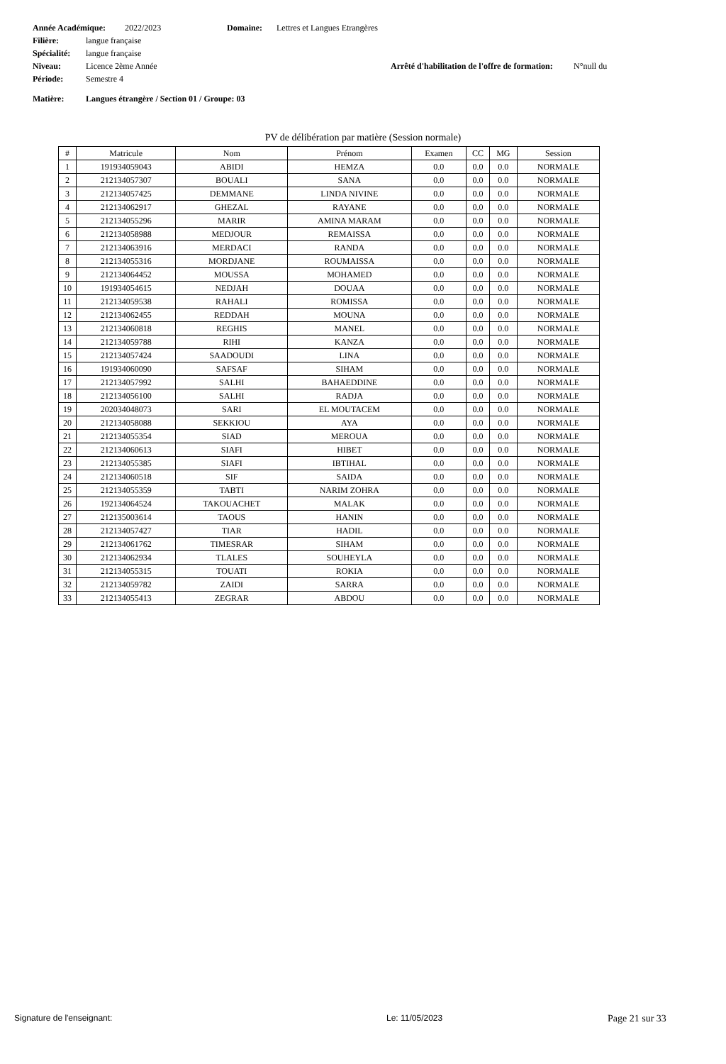Année Académique: 2022/2023 Domaine: Lettres et Langues Etrangères
Filière: langue française
Spécialité: langue française
Niveau: Licence 2ème Année Arrêté d'habilitation de l'offre de formation: N°null du
Période: Semestre 4
Matière: Langues étrangère / Section 01 / Groupe: 03
PV de délibération par matière (Session normale)
| # | Matricule | Nom | Prénom | Examen | CC | MG | Session |
| --- | --- | --- | --- | --- | --- | --- | --- |
| 1 | 191934059043 | ABIDI | HEMZA | 0.0 | 0.0 | 0.0 | NORMALE |
| 2 | 212134057307 | BOUALI | SANA | 0.0 | 0.0 | 0.0 | NORMALE |
| 3 | 212134057425 | DEMMANE | LINDA NIVINE | 0.0 | 0.0 | 0.0 | NORMALE |
| 4 | 212134062917 | GHEZAL | RAYANE | 0.0 | 0.0 | 0.0 | NORMALE |
| 5 | 212134055296 | MARIR | AMINA MARAM | 0.0 | 0.0 | 0.0 | NORMALE |
| 6 | 212134058988 | MEDJOUR | REMAISSA | 0.0 | 0.0 | 0.0 | NORMALE |
| 7 | 212134063916 | MERDACI | RANDA | 0.0 | 0.0 | 0.0 | NORMALE |
| 8 | 212134055316 | MORDJANE | ROUMAISSA | 0.0 | 0.0 | 0.0 | NORMALE |
| 9 | 212134064452 | MOUSSA | MOHAMED | 0.0 | 0.0 | 0.0 | NORMALE |
| 10 | 191934054615 | NEDJAH | DOUAA | 0.0 | 0.0 | 0.0 | NORMALE |
| 11 | 212134059538 | RAHALI | ROMISSA | 0.0 | 0.0 | 0.0 | NORMALE |
| 12 | 212134062455 | REDDAH | MOUNA | 0.0 | 0.0 | 0.0 | NORMALE |
| 13 | 212134060818 | REGHIS | MANEL | 0.0 | 0.0 | 0.0 | NORMALE |
| 14 | 212134059788 | RIHI | KANZA | 0.0 | 0.0 | 0.0 | NORMALE |
| 15 | 212134057424 | SAADOUDI | LINA | 0.0 | 0.0 | 0.0 | NORMALE |
| 16 | 191934060090 | SAFSAF | SIHAM | 0.0 | 0.0 | 0.0 | NORMALE |
| 17 | 212134057992 | SALHI | BAHAEDDINE | 0.0 | 0.0 | 0.0 | NORMALE |
| 18 | 212134056100 | SALHI | RADJA | 0.0 | 0.0 | 0.0 | NORMALE |
| 19 | 202034048073 | SARI | EL MOUTACEM | 0.0 | 0.0 | 0.0 | NORMALE |
| 20 | 212134058088 | SEKKIOU | AYA | 0.0 | 0.0 | 0.0 | NORMALE |
| 21 | 212134055354 | SIAD | MEROUA | 0.0 | 0.0 | 0.0 | NORMALE |
| 22 | 212134060613 | SIAFI | HIBET | 0.0 | 0.0 | 0.0 | NORMALE |
| 23 | 212134055385 | SIAFI | IBTIHAL | 0.0 | 0.0 | 0.0 | NORMALE |
| 24 | 212134060518 | SIF | SAIDA | 0.0 | 0.0 | 0.0 | NORMALE |
| 25 | 212134055359 | TABTI | NARIM ZOHRA | 0.0 | 0.0 | 0.0 | NORMALE |
| 26 | 192134064524 | TAKOUACHET | MALAK | 0.0 | 0.0 | 0.0 | NORMALE |
| 27 | 212135003614 | TAOUS | HANIN | 0.0 | 0.0 | 0.0 | NORMALE |
| 28 | 212134057427 | TIAR | HADIL | 0.0 | 0.0 | 0.0 | NORMALE |
| 29 | 212134061762 | TIMESRAR | SIHAM | 0.0 | 0.0 | 0.0 | NORMALE |
| 30 | 212134062934 | TLALES | SOUHEYLA | 0.0 | 0.0 | 0.0 | NORMALE |
| 31 | 212134055315 | TOUATI | ROKIA | 0.0 | 0.0 | 0.0 | NORMALE |
| 32 | 212134059782 | ZAIDI | SARRA | 0.0 | 0.0 | 0.0 | NORMALE |
| 33 | 212134055413 | ZEGRAR | ABDOU | 0.0 | 0.0 | 0.0 | NORMALE |
Signature de l'enseignant: Le: 11/05/2023 Page 21 sur 33